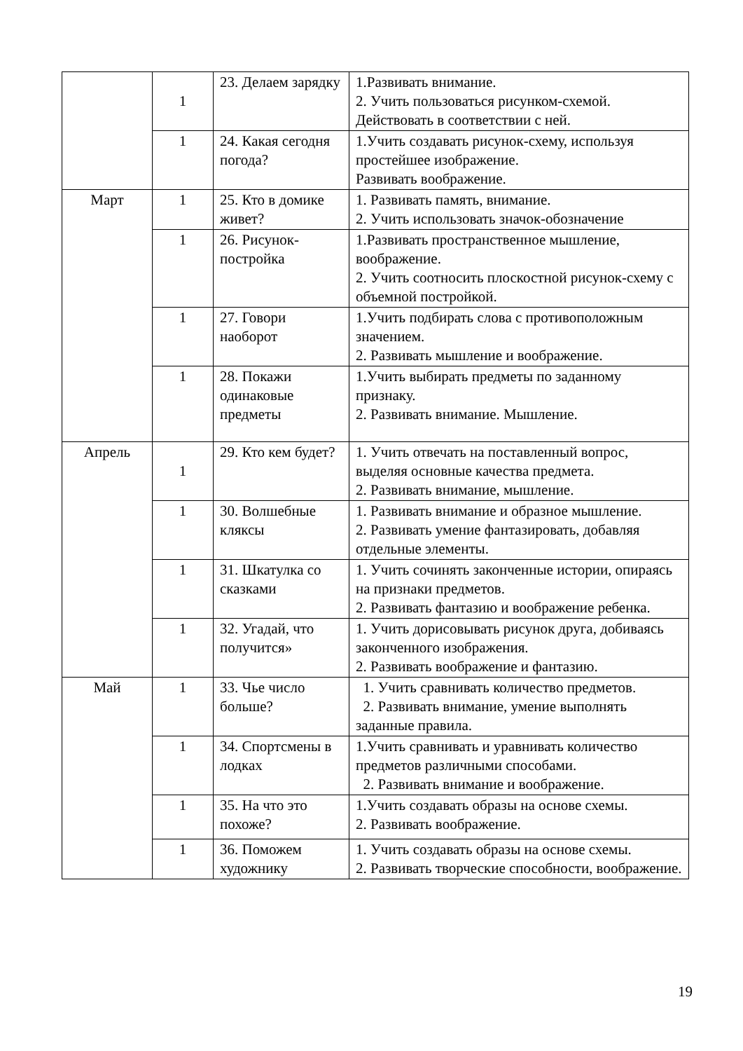| | 1 | 23. Делаем зарядку | 1.Развивать внимание. 2. Учить пользоваться рисунком-схемой. Действовать в соответствии с ней. |
| | 1 | 24. Какая сегодня погода? | 1.Учить создавать рисунок-схему, используя простейшее изображение. Развивать воображение. |
| Март | 1 | 25. Кто в домике живет? | 1. Развивать память, внимание. 2. Учить использовать значок-обозначение |
| | 1 | 26. Рисунок-постройка | 1.Развивать пространственное мышление, воображение. 2. Учить соотносить плоскостной рисунок-схему с объемной постройкой. |
| | 1 | 27. Говори наоборот | 1.Учить подбирать слова с противоположным значением. 2. Развивать мышление и воображение. |
| | 1 | 28. Покажи одинаковые предметы | 1.Учить выбирать предметы по заданному признаку. 2. Развивать внимание. Мышление. |
| Апрель | 1 | 29. Кто кем будет? | 1. Учить отвечать на поставленный вопрос, выделяя основные качества предмета. 2. Развивать внимание, мышление. |
| | 1 | 30. Волшебные кляксы | 1. Развивать внимание и образное мышление. 2. Развивать умение фантазировать, добавляя отдельные элементы. |
| | 1 | 31. Шкатулка со сказками | 1. Учить сочинять законченные истории, опираясь на признаки предметов. 2. Развивать фантазию и воображение ребенка. |
| | 1 | 32. Угадай, что получится» | 1. Учить дорисовывать рисунок друга, добиваясь законченного изображения. 2. Развивать воображение и фантазию. |
| Май | 1 | 33. Чье число больше? | 1. Учить сравнивать количество предметов. 2. Развивать внимание, умение выполнять заданные правила. |
| | 1 | 34. Спортсмены в лодках | 1.Учить сравнивать и уравнивать количество предметов различными способами. 2. Развивать внимание и воображение. |
| | 1 | 35. На что это похоже? | 1.Учить создавать образы на основе схемы. 2. Развивать воображение. |
| | 1 | 36. Поможем художнику | 1. Учить создавать образы на основе схемы. 2. Развивать творческие способности, воображение. |
19